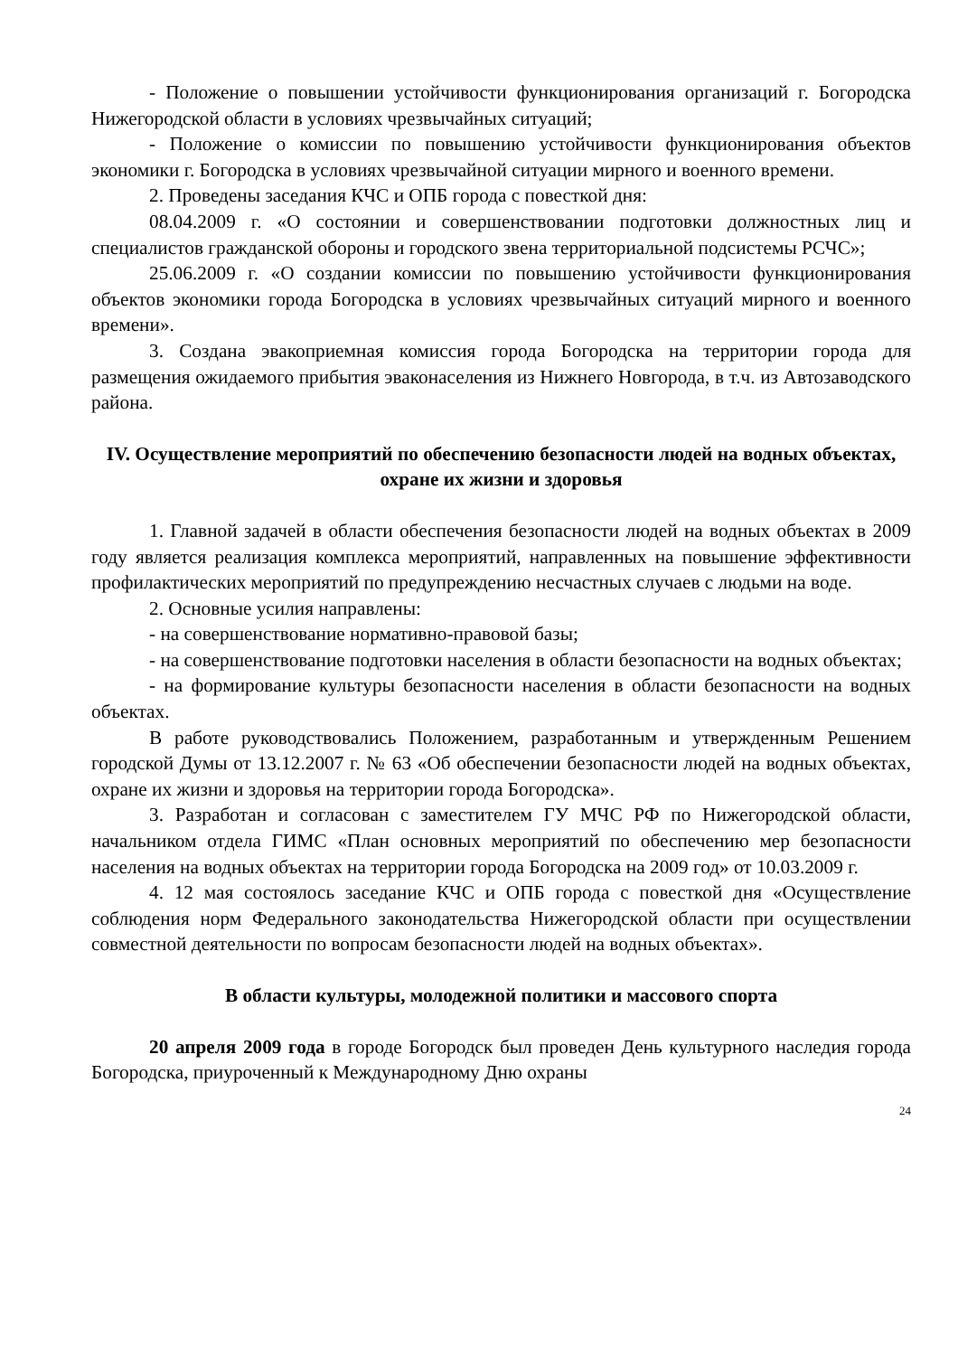- Положение о повышении устойчивости функционирования организаций г. Богородска Нижегородской области в условиях чрезвычайных ситуаций;
- Положение о комиссии по повышению устойчивости функционирования объектов экономики г. Богородска в условиях чрезвычайной ситуации мирного и военного времени.
2. Проведены заседания КЧС и ОПБ города с повесткой дня:
08.04.2009 г. «О состоянии и совершенствовании подготовки должностных лиц и специалистов гражданской обороны и городского звена территориальной подсистемы РСЧС»;
25.06.2009 г. «О создании комиссии по повышению устойчивости функционирования объектов экономики города Богородска в условиях чрезвычайных ситуаций мирного и военного времени».
3. Создана эвакоприемная комиссия города Богородска на территории города для размещения ожидаемого прибытия эваконаселения из Нижнего Новгорода, в т.ч. из Автозаводского района.
IV. Осуществление мероприятий по обеспечению безопасности людей на водных объектах, охране их жизни и здоровья
1. Главной задачей в области обеспечения безопасности людей на водных объектах в 2009 году является реализация комплекса мероприятий, направленных на повышение эффективности профилактических мероприятий по предупреждению несчастных случаев с людьми на воде.
2. Основные усилия направлены:
- на совершенствование нормативно-правовой базы;
- на совершенствование подготовки населения в области безопасности на водных объектах;
- на формирование культуры безопасности населения в области безопасности на водных объектах.
В работе руководствовались Положением, разработанным и утвержденным Решением городской Думы от 13.12.2007 г. № 63 «Об обеспечении безопасности людей на водных объектах, охране их жизни и здоровья на территории города Богородска».
3. Разработан и согласован с заместителем ГУ МЧС РФ по Нижегородской области, начальником отдела ГИМС «План основных мероприятий по обеспечению мер безопасности населения на водных объектах на территории города Богородска на 2009 год» от 10.03.2009 г.
4. 12 мая состоялось заседание КЧС и ОПБ города с повесткой дня «Осуществление соблюдения норм Федерального законодательства Нижегородской области при осуществлении совместной деятельности по вопросам безопасности людей на водных объектах».
В области культуры, молодежной политики и массового спорта
20 апреля 2009 года в городе Богородск был проведен День культурного наследия города Богородска, приуроченный к Международному Дню охраны
24